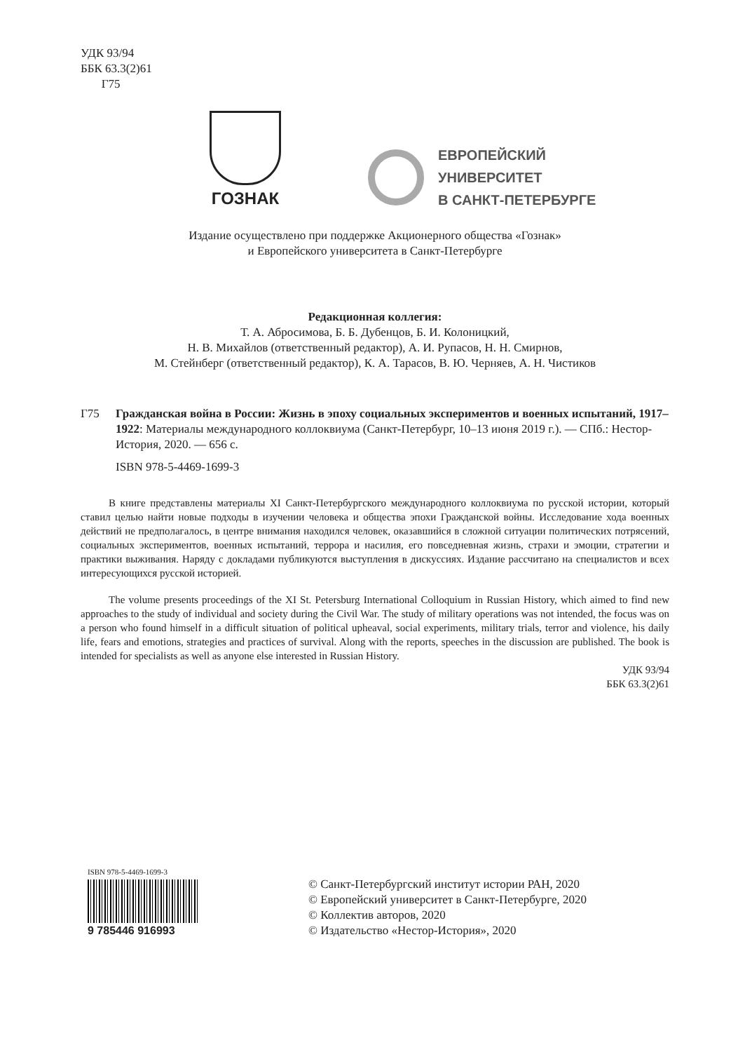УДК 93/94
ББК 63.3(2)61
Г75
ГОЗНАК
ЕВРОПЕЙСКИЙ
УНИВЕРСИТЕТ
В САНКТ-ПЕТЕРБУРГЕ
Издание осуществлено при поддержке Акционерного общества «Гознак»
и Европейского университета в Санкт-Петербурге
Редакционная коллегия:
Т. А. Абросимова, Б. Б. Дубенцов, Б. И. Колоницкий,
Н. В. Михайлов (ответственный редактор), А. И. Рупасов, Н. Н. Смирнов,
М. Стейнберг (ответственный редактор), К. А. Тарасов, В. Ю. Черняев, А. Н. Чистиков
Г75 Гражданская война в России: Жизнь в эпоху социальных экспериментов и военных испытаний, 1917–1922: Материалы международного коллоквиума (Санкт-Петербург, 10–13 июня 2019 г.). — СПб.: Нестор-История, 2020. — 656 с.
ISBN 978-5-4469-1699-3
В книге представлены материалы XI Санкт-Петербургского международного коллоквиума по русской истории, который ставил целью найти новые подходы в изучении человека и общества эпохи Гражданской войны. Исследование хода военных действий не предполагалось, в центре внимания находился человек, оказавшийся в сложной ситуации политических потрясений, социальных экспериментов, военных испытаний, террора и насилия, его повседневная жизнь, страхи и эмоции, стратегии и практики выживания. Наряду с докладами публикуются выступления в дискуссиях. Издание рассчитано на специалистов и всех интересующихся русской историей.
The volume presents proceedings of the XI St. Petersburg International Colloquium in Russian History, which aimed to find new approaches to the study of individual and society during the Civil War. The study of military operations was not intended, the focus was on a person who found himself in a difficult situation of political upheaval, social experiments, military trials, terror and violence, his daily life, fears and emotions, strategies and practices of survival. Along with the reports, speeches in the discussion are published. The book is intended for specialists as well as anyone else interested in Russian History.
УДК 93/94
ББК 63.3(2)61
ISBN 978-5-4469-1699-3
9 785446 916993
© Санкт-Петербургский институт истории РАН, 2020
© Европейский университет в Санкт-Петербурге, 2020
© Коллектив авторов, 2020
© Издательство «Нестор-История», 2020